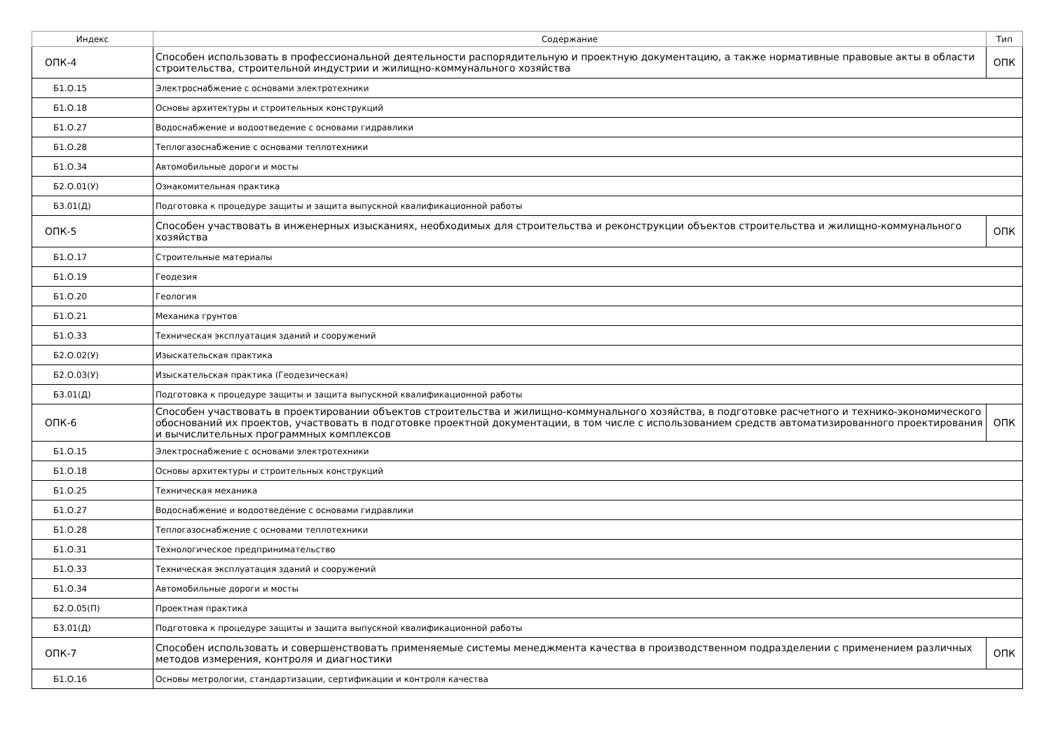| Индекс | Содержание | Тип |
| --- | --- | --- |
| ОПК-4 | Способен использовать в профессиональной деятельности распорядительную и проектную документацию, а также нормативные правовые акты в области строительства, строительной индустрии и жилищно-коммунального хозяйства | ОПК |
| Б1.О.15 | Электроснабжение с основами электротехники | |
| Б1.О.18 | Основы архитектуры и строительных конструкций | |
| Б1.О.27 | Водоснабжение и водоотведение с основами гидравлики | |
| Б1.О.28 | Теплогазоснабжение с основами теплотехники | |
| Б1.О.34 | Автомобильные дороги и мосты | |
| Б2.О.01(У) | Ознакомительная практика | |
| Б3.01(Д) | Подготовка к процедуре защиты и защита выпускной квалификационной работы | |
| ОПК-5 | Способен участвовать в инженерных изысканиях, необходимых для строительства и реконструкции объектов строительства и жилищно-коммунального хозяйства | ОПК |
| Б1.О.17 | Строительные материалы | |
| Б1.О.19 | Геодезия | |
| Б1.О.20 | Геология | |
| Б1.О.21 | Механика грунтов | |
| Б1.О.33 | Техническая эксплуатация зданий и сооружений | |
| Б2.О.02(У) | Изыскательская практика | |
| Б2.О.03(У) | Изыскательская практика (Геодезическая) | |
| Б3.01(Д) | Подготовка к процедуре защиты и защита выпускной квалификационной работы | |
| ОПК-6 | Способен участвовать в проектировании объектов строительства и жилищно-коммунального хозяйства, в подготовке расчетного и технико-экономического обоснований их проектов, участвовать в подготовке проектной документации, в том числе с использованием средств автоматизированного проектирования и вычислительных программных комплексов | ОПК |
| Б1.О.15 | Электроснабжение с основами электротехники | |
| Б1.О.18 | Основы архитектуры и строительных конструкций | |
| Б1.О.25 | Техническая механика | |
| Б1.О.27 | Водоснабжение и водоотведение с основами гидравлики | |
| Б1.О.28 | Теплогазоснабжение с основами теплотехники | |
| Б1.О.31 | Технологическое предпринимательство | |
| Б1.О.33 | Техническая эксплуатация зданий и сооружений | |
| Б1.О.34 | Автомобильные дороги и мосты | |
| Б2.О.05(П) | Проектная практика | |
| Б3.01(Д) | Подготовка к процедуре защиты и защита выпускной квалификационной работы | |
| ОПК-7 | Способен использовать и совершенствовать применяемые системы менеджмента качества в производственном подразделении с применением различных методов измерения, контроля и диагностики | ОПК |
| Б1.О.16 | Основы метрологии, стандартизации, сертификации и контроля качества | |